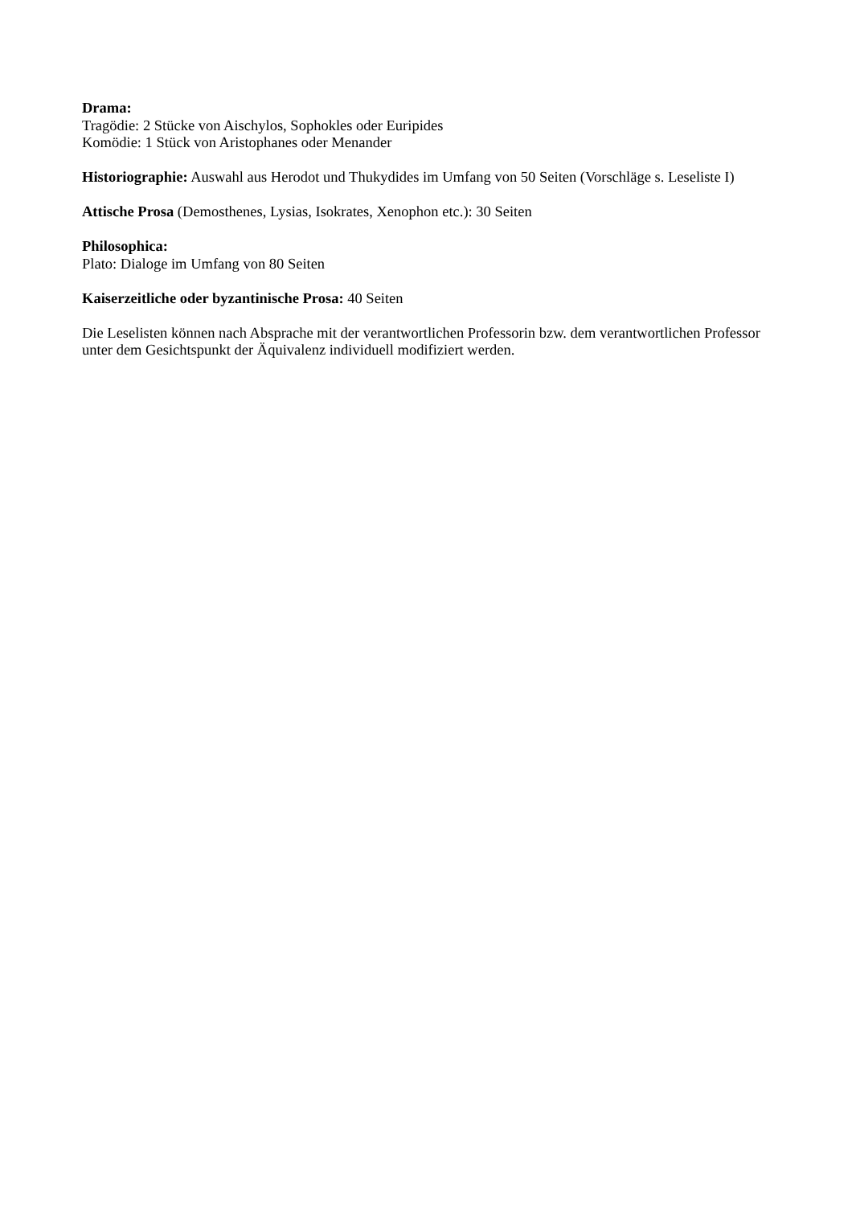Drama:
Tragödie: 2 Stücke von Aischylos, Sophokles oder Euripides
Komödie: 1 Stück von Aristophanes oder Menander
Historiographie: Auswahl aus Herodot und Thukydides im Umfang von 50 Seiten (Vorschläge s. Leseliste I)
Attische Prosa (Demosthenes, Lysias, Isokrates, Xenophon etc.): 30 Seiten
Philosophica:
Plato: Dialoge im Umfang von 80 Seiten
Kaiserzeitliche oder byzantinische Prosa: 40 Seiten
Die Leselisten können nach Absprache mit der verantwortlichen Professorin bzw. dem verantwortlichen Professor unter dem Gesichtspunkt der Äquivalenz individuell modifiziert werden.